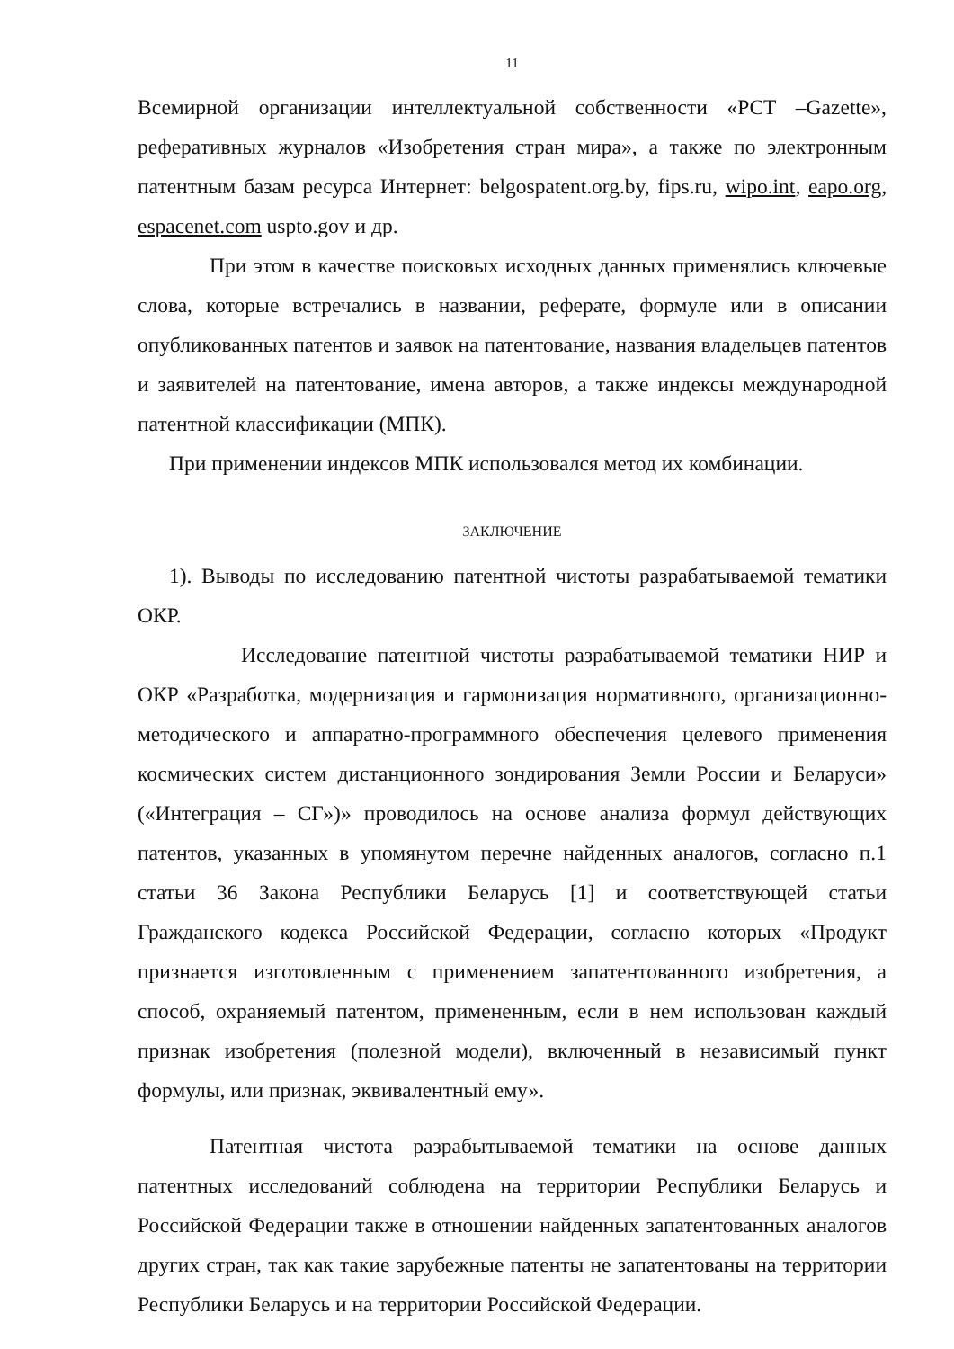11
Всемирной организации интеллектуальной собственности «PCT –Gazette», реферативных журналов «Изобретения стран мира», а также по электронным патентным базам ресурса Интернет: belgospatent.org.by, fips.ru, wipo.int, eapo.org, espacenet.com uspto.gov и др.
При этом в качестве поисковых исходных данных применялись ключевые слова, которые встречались в названии, реферате, формуле или в описании опубликованных патентов и заявок на патентование, названия владельцев патентов и заявителей на патентование, имена авторов, а также индексы международной патентной классификации (МПК).
При применении индексов МПК использовался метод их комбинации.
ЗАКЛЮЧЕНИЕ
1). Выводы по исследованию патентной чистоты разрабатываемой тематики ОКР.
Исследование патентной чистоты разрабатываемой тематики НИР и ОКР «Разработка, модернизация и гармонизация нормативного, организационно-методического и аппаратно-программного обеспечения целевого применения космических систем дистанционного зондирования Земли России и Беларуси» («Интеграция – СГ»)» проводилось на основе анализа формул действующих патентов, указанных в упомянутом перечне найденных аналогов, согласно п.1 статьи 36 Закона Республики Беларусь [1] и соответствующей статьи Гражданского кодекса Российской Федерации, согласно которых «Продукт признается изготовленным с применением запатентованного изобретения, а способ, охраняемый патентом, примененным, если в нем использован каждый признак изобретения (полезной модели), включенный в независимый пункт формулы, или признак, эквивалентный ему».
Патентная чистота разрабытываемой тематики на основе данных патентных исследований соблюдена на территории Республики Беларусь и Российской Федерации также в отношении найденных запатентованных аналогов других стран, так как такие зарубежные патенты не запатентованы на территории Республики Беларусь и на территории Российской Федерации.